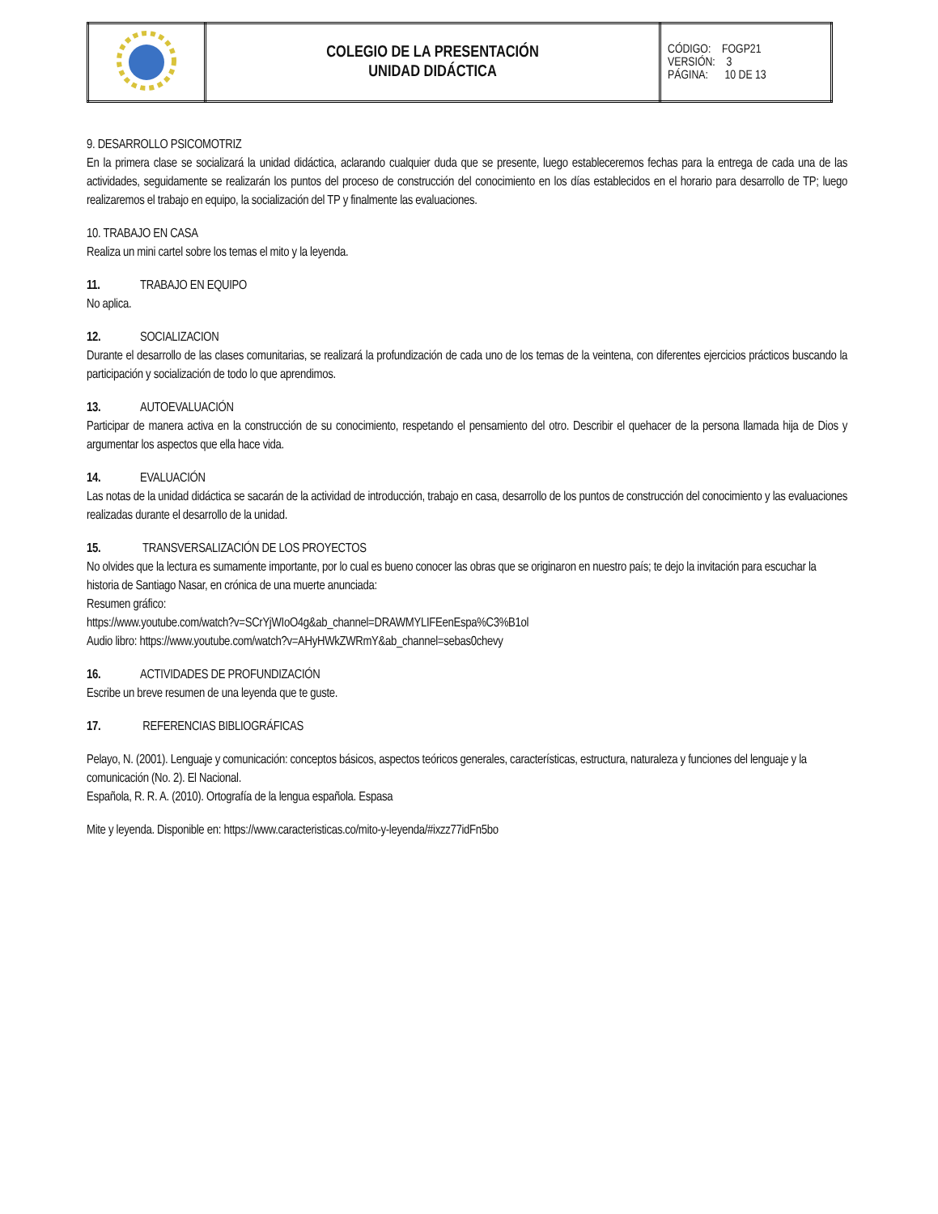| | COLEGIO DE LA PRESENTACIÓN UNIDAD DIDÁCTICA | CÓDIGO: FOGP21 VERSIÓN: 3 PÁGINA: 10 DE 13 |
9. DESARROLLO PSICOMOTRIZ
En la primera clase se socializará la unidad didáctica, aclarando cualquier duda que se presente, luego estableceremos fechas para la entrega de cada una de las actividades, seguidamente se realizarán los puntos del proceso de construcción del conocimiento en los días establecidos en el horario para desarrollo de TP; luego realizaremos el trabajo en equipo, la socialización del TP y finalmente las evaluaciones.
10. TRABAJO EN CASA
Realiza un mini cartel sobre los temas el mito y la leyenda.
11. TRABAJO EN EQUIPO
No aplica.
12. SOCIALIZACION
Durante el desarrollo de las clases comunitarias, se realizará la profundización de cada uno de los temas de la veintena, con diferentes ejercicios prácticos buscando la participación y socialización de todo lo que aprendimos.
13. AUTOEVALUACIÓN
Participar de manera activa en la construcción de su conocimiento, respetando el pensamiento del otro. Describir el quehacer de la persona llamada hija de Dios y argumentar los aspectos que ella hace vida.
14. EVALUACIÓN
Las notas de la unidad didáctica se sacarán de la actividad de introducción, trabajo en casa, desarrollo de los puntos de construcción del conocimiento y las evaluaciones realizadas durante el desarrollo de la unidad.
15. TRANSVERSALIZACIÓN DE LOS PROYECTOS
No olvides que la lectura es sumamente importante, por lo cual es bueno conocer las obras que se originaron en nuestro país; te dejo la invitación para escuchar la historia de Santiago Nasar, en crónica de una muerte anunciada:
Resumen gráfico:
https://www.youtube.com/watch?v=SCrYjWIoO4g&ab_channel=DRAWMYLIFEenEspa%C3%B1ol
Audio libro: https://www.youtube.com/watch?v=AHyHWkZWRmY&ab_channel=sebas0chevy
16. ACTIVIDADES DE PROFUNDIZACIÓN
Escribe un breve resumen de una leyenda que te guste.
17. REFERENCIAS BIBLIOGRÁFICAS
Pelayo, N. (2001). Lenguaje y comunicación: conceptos básicos, aspectos teóricos generales, características, estructura, naturaleza y funciones del lenguaje y la comunicación (No. 2). El Nacional.
Española, R. R. A. (2010). Ortografía de la lengua española. Espasa
Mite y leyenda. Disponible en: https://www.caracteristicas.co/mito-y-leyenda/#ixzz77idFn5bo